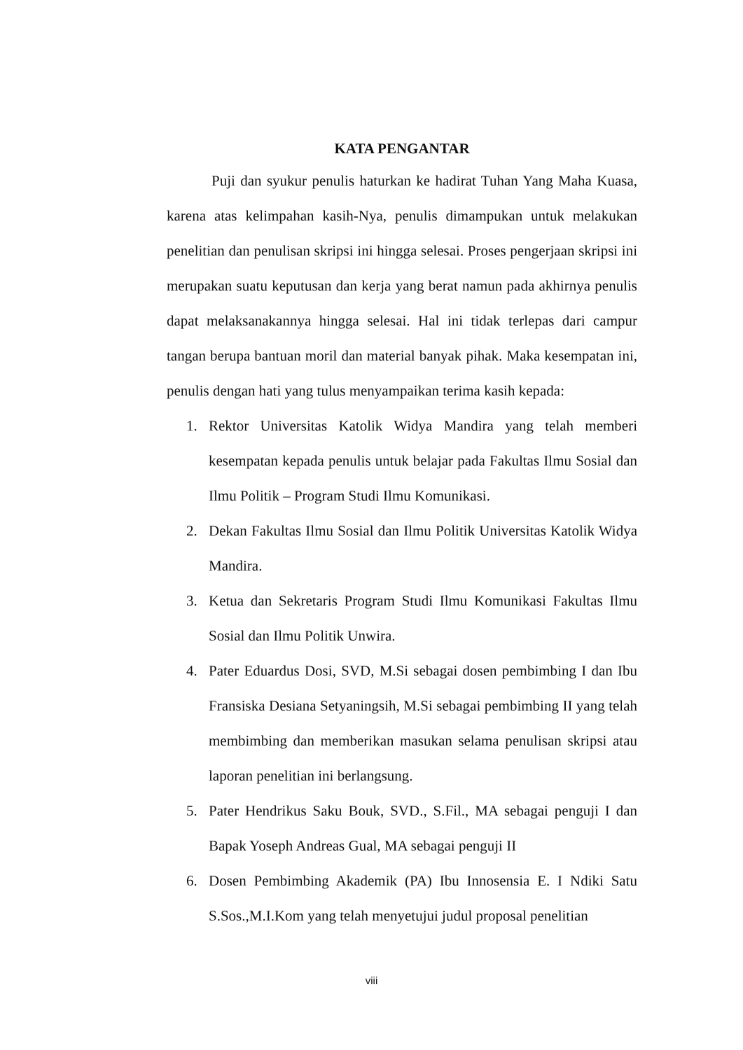KATA PENGANTAR
Puji dan syukur penulis haturkan ke hadirat Tuhan Yang Maha Kuasa, karena atas kelimpahan kasih-Nya, penulis dimampukan untuk melakukan penelitian dan penulisan skripsi ini hingga selesai. Proses pengerjaan skripsi ini merupakan suatu keputusan dan kerja yang berat namun pada akhirnya penulis dapat melaksanakannya hingga selesai. Hal ini tidak terlepas dari campur tangan berupa bantuan moril dan material banyak pihak. Maka kesempatan ini, penulis dengan hati yang tulus menyampaikan terima kasih kepada:
1. Rektor Universitas Katolik Widya Mandira yang telah memberi kesempatan kepada penulis untuk belajar pada Fakultas Ilmu Sosial dan Ilmu Politik – Program Studi Ilmu Komunikasi.
2. Dekan Fakultas Ilmu Sosial dan Ilmu Politik Universitas Katolik Widya Mandira.
3. Ketua dan Sekretaris Program Studi Ilmu Komunikasi Fakultas Ilmu Sosial dan Ilmu Politik Unwira.
4. Pater Eduardus Dosi, SVD, M.Si sebagai dosen pembimbing I dan Ibu Fransiska Desiana Setyaningsih, M.Si sebagai pembimbing II yang telah membimbing dan memberikan masukan selama penulisan skripsi atau laporan penelitian ini berlangsung.
5. Pater Hendrikus Saku Bouk, SVD., S.Fil., MA sebagai penguji I dan Bapak Yoseph Andreas Gual, MA sebagai penguji II
6. Dosen Pembimbing Akademik (PA) Ibu Innosensia E. I Ndiki Satu S.Sos.,M.I.Kom yang telah menyetujui judul proposal penelitian
viii